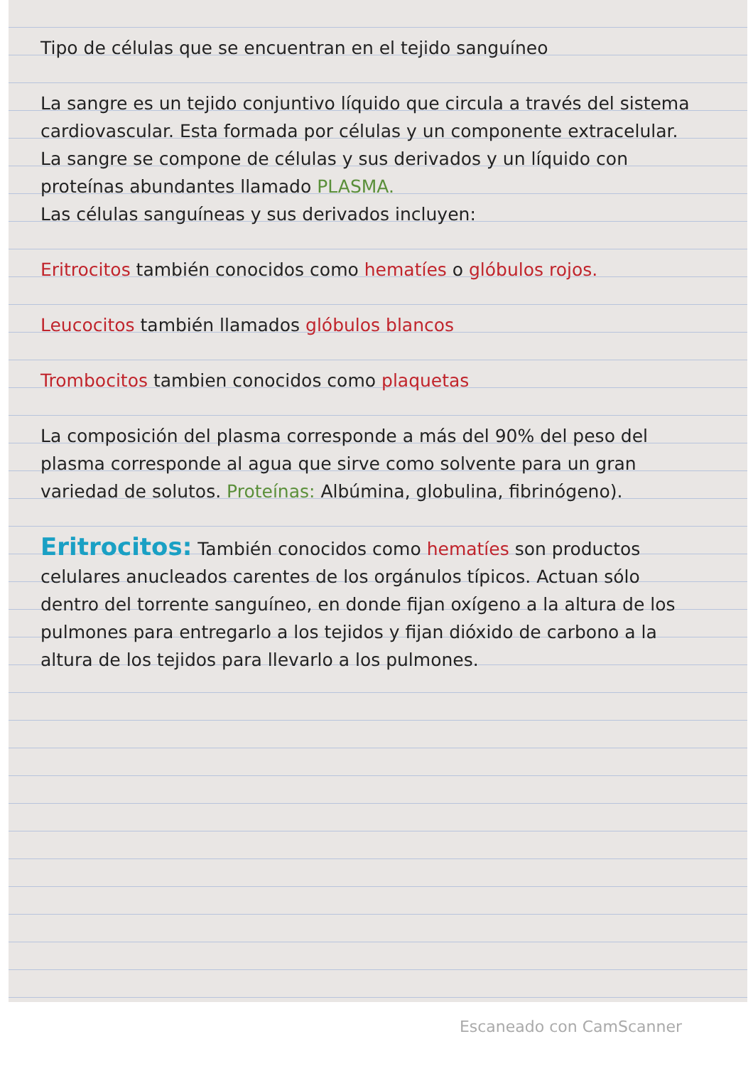Tipo de células que se encuentran en el tejido sanguíneo
La sangre es un tejido conjuntivo líquido que circula a través del sistema cardiovascular. Esta formada por células y un componente extracelular.
La sangre se compone de células y sus derivados y un líquido con proteínas abundantes llamado PLASMA.
Las células sanguíneas y sus derivados incluyen:
Eritrocitos también conocidos como hematíes o glóbulos rojos.
Leucocitos también llamados glóbulos blancos
Trombocitos tambien conocidos como plaquetas
La composición del plasma corresponde a más del 90% del peso del plasma corresponde al agua que sirve como solvente para un gran variedad de solutos. Proteínas: Albúmina, globulina, fibrinógeno).
Eritrocitos: También conocidos como hematíes son productos celulares anucleados carentes de los orgánulos típicos. Actuan sólo dentro del torrente sanguíneo, en donde fijan oxígeno a la altura de los pulmones para entregarlo a los tejidos y fijan dióxido de carbono a la altura de los tejidos para llevarlo a los pulmones.
Escaneado con CamScanner